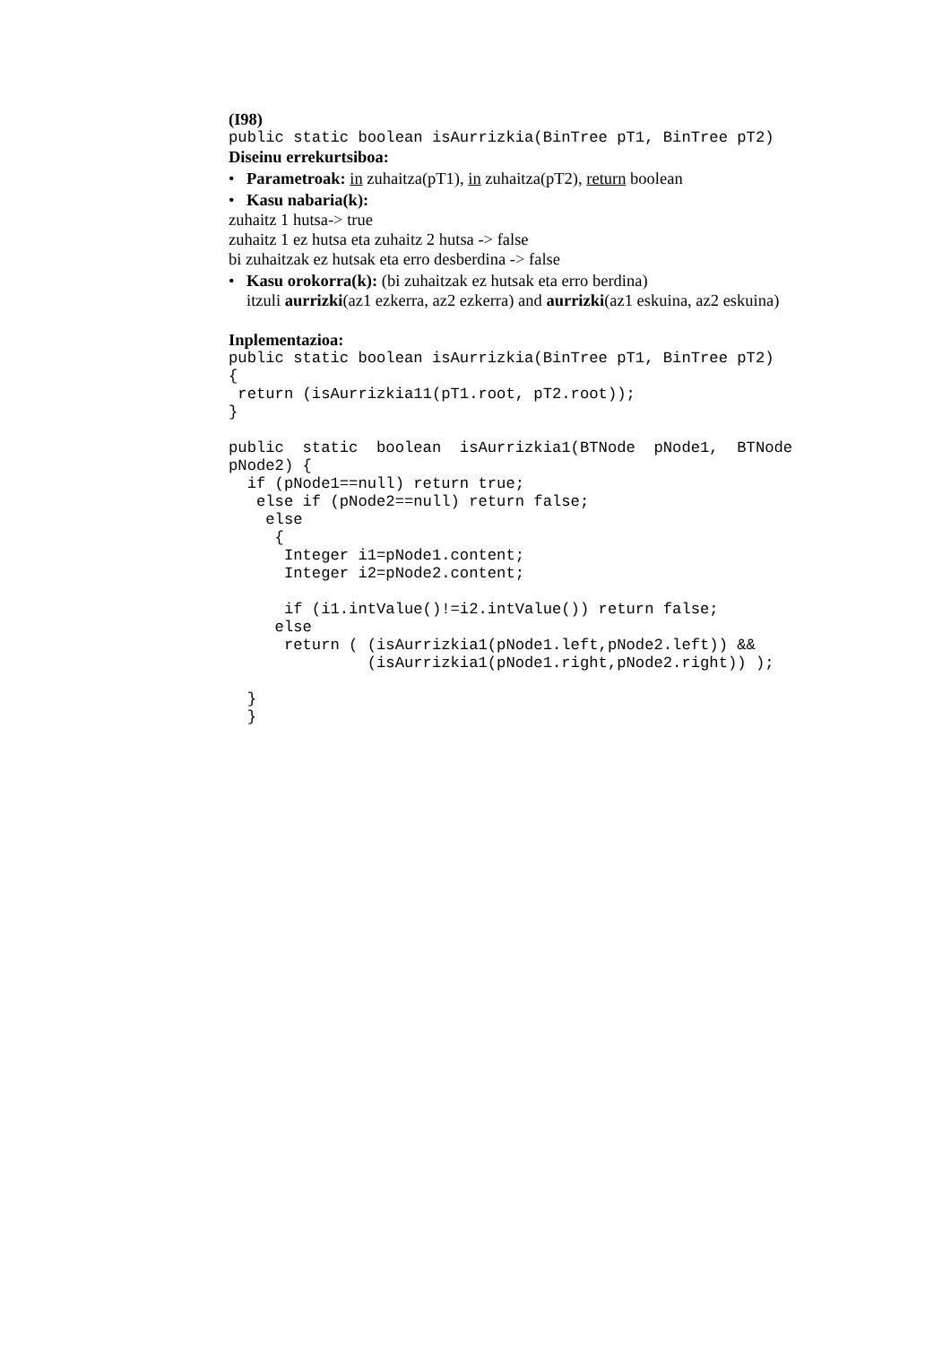(I98)
public static boolean isAurrizkia(BinTree pT1, BinTree pT2)
Diseinu errekurtsiboa:
• Parametroak: in zuhaitza(pT1), in zuhaitza(pT2), return boolean
• Kasu nabaria(k):
zuhaitz 1 hutsa-> true
zuhaitz 1 ez hutsa eta zuhaitz 2 hutsa -> false
bi zuhaitzak ez hutsak eta erro desberdina -> false
• Kasu orokorra(k): (bi zuhaitzak ez hutsak eta erro berdina)
itzuli aurrizki(az1 ezkerra, az2 ezkerra) and aurrizki(az1 eskuina, az2 eskuina)
Inplementazioa:
public static boolean isAurrizkia(BinTree pT1, BinTree pT2)
{
 return (isAurrizkia11(pT1.root, pT2.root));
}

public  static  boolean  isAurrizkia1(BTNode  pNode1,  BTNode
pNode2) {
  if (pNode1==null) return true;
   else if (pNode2==null) return false;
    else
     {
      Integer i1=pNode1.content;
      Integer i2=pNode2.content;

      if (i1.intValue()!=i2.intValue()) return false;
     else
      return ( (isAurrizkia1(pNode1.left,pNode2.left)) &&
               (isAurrizkia1(pNode1.right,pNode2.right)) );

  }
  }